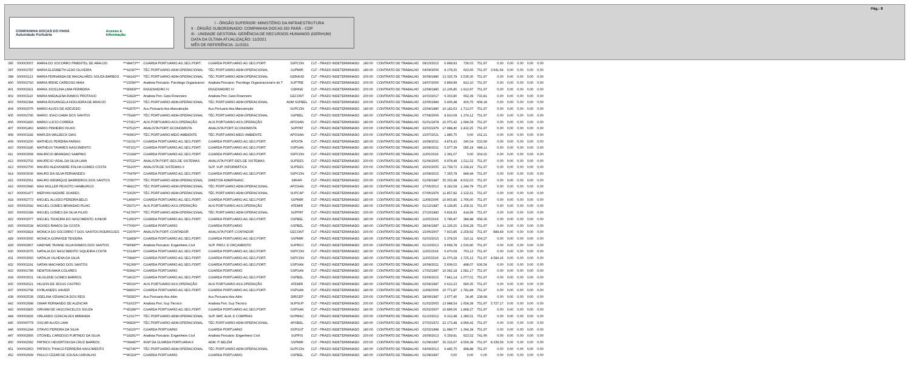Pág.: 8
COMPANHIA DOCAS DO PARÁ
Autoridade Portuária Acesso à
Informação
I - ÓRGÃO SUPERIOR: MINISTÉRIO DA INFRAESTRUTURA
II - ÓRGÃO SUBORDINADO: COMPANHIA DOCAS DO PARÁ - CDP
III - UNIDADE GESTORA: GERÊNCIA DE RECURSOS HUMANOS (GERHUM)
DATA DA ÚLTIMA ATUALIZAÇÃO: 11/2021
MÊS DE REFERÊNCIA: 11/2021
| 395 | 000003057 | MARIA DO SOCORRO PIMENTEL DE ARAUJO | ***48473*** | GUARDA PORTUARIO:AG.SEG.PORT. | GUARDA PORTUARIO:AG.SEG.PORT. | SSPCON | CLT - PRAZO INDETERMINADO | 180:00 | CONTRATO DE TRABALHO | 09/10/2015 | 6.968,93 | 736,03 | 751,97 | 0,00 | 0,00 | 0,00 | 0,00 | 0,00 |
| 397 | 000002787 | MARIA ELIZABETH LEAO OLIVEIRA | ***41587*** | TÉC.PORTUARIO:ADM-OPERACIONAL | TÉC.PORTUARIO:ADM-OPERACIONAL | SUPMIR | CLT - PRAZO INDETERMINADO | 180:00 | CONTRATO DE TRABALHO | 04/09/2006 | 9.178,25 | 623,66 | 751,97 | 3.641,64 | 0,00 | 0,00 | 0,00 | 0,00 |
| 398 | 000002113 | MARIA FERNANDA DE MAGALHÃES SOUZA BARBOS | ***44143*** | TÉC.PORTUARIO:ADM-OPERACIONAL | TÉC.PORTUARIO:ADM-OPERACIONAL | GERAUD | CLT - PRAZO INDETERMINADO | 200:00 | CONTRATO DE TRABALHO | 30/09/1980 | 13.325,78 | 2.536,30 | 751,97 | 0,00 | 0,00 | 0,00 | 0,00 | 0,00 |
| 400 | 000002743 | MARIA IRENE CARDOSO MAIA | ***22090*** | Analista Portuário: Psicólogo Organizacior | Analista Portuário: Psicólogo Organizacional e do T | SUPTRE | CLT - PRAZO INDETERMINADO | 200:00 | CONTRATO DE TRABALHO | 24/07/2006 | 6.869,99 | 813,10 | 751,97 | 0,00 | 0,00 | 0,00 | 0,00 | 0,00 |
| 401 | 000002421 | MARIA JOCELINA LIMA FERREIRA | ***80859*** | ENGENHEIRO IV | ENGENHEIRO IV | GERINE | CLT - PRAZO INDETERMINADO | 200:00 | CONTRATO DE TRABALHO | 12/08/1985 | 12.106,85 | 1.913,97 | 751,97 | 0,00 | 0,00 | 0,00 | 0,00 | 0,00 |
| 402 | 000003110 | MARIA MADALENA RAMOS PROTASIO | ***53819*** | Analista Port.:Gest.Financeiro | Analista Port.:Gest.Financeiro | GECONT | CLT - PRAZO INDETERMINADO | 200:00 | CONTRATO DE TRABALHO | 10/03/2017 | 6.303,80 | 662,39 | 733,81 | 0,00 | 0,00 | 0,00 | 0,00 | 0,00 |
| 403 | 000002384 | MARIA ROSANGELA NOGUEIRA DE ARAÚJO | ***22232*** | TÉC.PORTUARIO:ADM-OPERACIONAL | TÉC.PORTUARIO:ADM-OPERACIONAL | ADM SSPBEL | CLT - PRAZO INDETERMINADO | 200:00 | CONTRATO DE TRABALHO | 22/06/1984 | 5.406,48 | 400,76 | 608,18 | 0,00 | 0,00 | 0,00 | 0,00 | 0,00 |
| 404 | 000002076 | MARIO ALVES DE AZEVEDO | ***62975*** | Aux.Portuario:Ass.Manutenção | Aux.Portuario:Ass.Manutenção | SUPCON | CLT - PRAZO INDETERMINADO | 180:00 | CONTRATO DE TRABALHO | 15/04/1980 | 10.142,63 | 1.713,07 | 751,97 | 0,00 | 0,00 | 0,00 | 0,00 | 0,00 |
| 405 | 000002745 | MARIO JOAO GAMA DOS SANTOS | ***79186*** | TÉC.PORTUARIO:ADM-OPERACIONAL | TÉC.PORTUARIO:ADM-OPERACIONAL | SUPBEL | CLT - PRAZO INDETERMINADO | 180:00 | CONTRATO DE TRABALHO | 07/08/2006 | 8.910,08 | 1.374,12 | 751,97 | 0,00 | 0,00 | 0,00 | 0,00 | 0,00 |
| 406 | 000001820 | MARIO LUCIO CORREA | ***27451*** | AUX.PORTUARIO:ASS.OPERAÇÃO | AUX.PORTUARIO:ASS.OPERAÇÃO | APOSAN | CLT - PRAZO INDETERMINADO | 180:00 | CONTRATO DE TRABALHO | 01/01/1978 | 10.075,42 | 1.694,59 | 751,97 | 0,00 | 0,00 | 0,00 | 0,00 | 0,00 |
| 407 | 000001463 | MARIO PINHEIRO FILHO | ***47515*** | ANALISTA PORT.:ECONOMISTA | ANALISTA PORT.:ECONOMISTA | SUPPAT | CLT - PRAZO INDETERMINADO | 200:00 | CONTRATO DE TRABALHO | 22/03/1976 | 17.998,40 | 2.432,25 | 751,97 | 0,00 | 0,00 | 0,00 | 0,00 | 0,00 |
| 408 | 000003182 | MARUZA WALDECK DIAS | ***60963*** | TÉC.PORTUARIO:MEIO AMBIENTE | TÉC.PORTUARIO:MEIO AMBIENTE | APOSAN | CLT - PRAZO INDETERMINADO | 200:00 | CONTRATO DE TRABALHO | 15/07/2021 | 1.985,75 | 0,00 | 162,21 | 0,00 | 0,00 | 0,00 | 0,00 | 0,00 |
| 409 | 000003200 | MATHEUS PEREIRA FARIAS | ***31031*** | GUARDA PORTUARIO:AG.SEG.PORT. | GUARDA PORTUARIO:AG.SEG.PORT. | APOITA | CLT - PRAZO INDETERMINADO | 180:00 | CONTRATO DE TRABALHO | 16/08/2021 | 4.874,43 | 340,54 | 533,69 | 0,00 | 0,00 | 0,00 | 0,00 | 0,00 |
| 410 | 000003185 | MATHEUS TAVARES NASCIMENTO | ***87151*** | GUARDA PORTUARIO:AG.SEG.PORT. | GUARDA PORTUARIO:AG.SEG.PORT. | SSPSAN | CLT - PRAZO INDETERMINADO | 180:00 | CONTRATO DE TRABALHO | 16/08/2021 | 5.977,39 | 585,19 | 688,11 | 0,00 | 0,00 | 0,00 | 0,00 | 0,00 |
| 411 | 000003069 | MAURICIO BRANDAO SAMPAIO | ***23184*** | GUARDA PORTUARIO:AG.SEG.PORT. | GUARDA PORTUARIO:AG.SEG.PORT. | SSPCON | CLT - PRAZO INDETERMINADO | 180:00 | CONTRATO DE TRABALHO | 11/05/2016 | 2.391,07 | 0,00 | 204,32 | 0,00 | 0,00 | 0,00 | 0,00 | 0,00 |
| 412 | 000002702 | MAURÍCIO VIDAL DA SILVA LIMA | ***97522*** | ANALISTA PORT.:DES.DE SISTEMAS | ANALISTA PORT.:DES.DE SISTEMAS | SUPDES | CLT - PRAZO INDETERMINADO | 200:00 | CONTRATO DE TRABALHO | 01/04/2005 | 9.978,49 | 1.511,52 | 751,97 | 0,00 | 0,00 | 0,00 | 0,00 | 0,00 |
| 413 | 000002700 | MAURO ALEXANDRE FOLHA GOMES COSTA | ***56100*** | ANALISTA DE SISTEMAS II | SUP. SUP. INFORMÁTICA | SUPDES | CLT - PRAZO INDETERMINADO | 200:00 | CONTRATO DE TRABALHO | 16/02/2005 | 12.758,72 | 2.328,22 | 751,97 | 0,00 | 0,00 | 0,00 | 0,00 | 0,00 |
| 414 | 000003036 | MAURO DA SILVA FERNANDES | ***76478*** | GUARDA PORTUARIO:AG.SEG.PORT. | GUARDA PORTUARIO:AG.SEG.PORT. | SSPCON | CLT - PRAZO INDETERMINADO | 180:00 | CONTRATO DE TRABALHO | 10/09/2015 | 7.365,78 | 949,44 | 751,97 | 0,00 | 0,00 | 0,00 | 0,00 | 0,00 |
| 415 | 000002561 | MAURO HENRIQUE BARREIROS DOS SANTOS | ***37957*** | TÉC.PORTUARIO:ADM-OPERACIONAL | DIRETOR ADM/FINANC. | DIRAFI | CLT - PRAZO INDETERMINADO | 200:00 | CONTRATO DE TRABALHO | 01/09/1987 | 35.302,48 | 8.632,03 | 751,97 | 0,00 | 0,00 | 0,00 | 0,00 | 0,00 |
| 416 | 000002940 | MAX MULLER PEIXOTO HAMBURGO | ***48412*** | TÉC.PORTUARIO:ADM-OPERACIONAL | TÉC.PORTUARIO:ADM-OPERACIONAL | APOSAN | CLT - PRAZO INDETERMINADO | 180:00 | CONTRATO DE TRABALHO | 17/06/2013 | 9.182,58 | 1.344,78 | 751,97 | 0,00 | 0,00 | 0,00 | 0,00 | 0,00 |
| 417 | 000001477 | MERYAN NAZARE SOARES | ***33026*** | TÉC.PORTUARIO:ADM-OPERACIONAL | TÉC.PORTUARIO:ADM-OPERACIONAL | SUPCAP | CLT - PRAZO INDETERMINADO | 180:00 | CONTRATO DE TRABALHO | 07/06/1976 | 11.857,82 | 2.132,61 | 751,97 | 0,00 | 0,00 | 0,00 | 0,00 | 0,00 |
| 418 | 000002773 | MIGUEL ALUIZIO PEREIRA BELO | ***14690*** | GUARDA PORTUARIO:AG.SEG.PORT. | GUARDA PORTUARIO:AG.SEG.PORT. | SSPMIR | CLT - PRAZO INDETERMINADO | 180:00 | CONTRATO DE TRABALHO | 11/09/2006 | 10.903,85 | 1.766,00 | 751,97 | 0,00 | 0,00 | 0,00 | 0,00 | 0,00 |
| 419 | 000002542 | MIGUEL GOMES BRANDAO FILHO | ***29371*** | AUX.PORTUARIO:ASS.OPERAÇÃO | AUX.PORTUARIO:ASS.OPERAÇÃO | ATEMIR | CLT - PRAZO INDETERMINADO | 180:00 | CONTRATO DE TRABALHO | 01/12/1987 | 8.128,95 | 1.159,31 | 751,97 | 0,00 | 0,00 | 0,00 | 0,00 | 0,00 |
| 420 | 000002349 | MIGUEL GOMES DA SILVA FILHO | ***41760*** | TÉC.PORTUARIO:ADM-OPERACIONAL | TÉC.PORTUARIO:ADM-OPERACIONAL | SUPPAT | CLT - PRAZO INDETERMINADO | 200:00 | CONTRATO DE TRABALHO | 27/10/1983 | 6.834,93 | 414,99 | 751,97 | 0,00 | 0,00 | 0,00 | 0,00 | 0,00 |
| 422 | 000003077 | MIGUEL TEIXEIRA DO NASCIMENTO JUNIOR | ***12603*** | GUARDA PORTUARIO:AG.SEG.PORT. | GUARDA PORTUARIO:AG.SEG.PORT. | SSPBEL | CLT - PRAZO INDETERMINADO | 180:00 | CONTRATO DE TRABALHO | 11/05/2016 | 5.786,87 | 384,88 | 658,36 | 0,00 | 0,00 | 0,00 | 0,00 | 0,00 |
| 426 | 000002528 | MOISES RAMOS DA COSTA | ***77060*** | GUARDA PORTUARIO | GUARDA PORTUARIO | SSPBEL | CLT - PRAZO INDETERMINADO | 180:00 | CONTRATO DE TRABALHO | 28/04/1987 | 11.326,25 | 1.934,29 | 751,97 | 0,00 | 0,00 | 0,00 | 0,00 | 0,00 |
| 427 | 000002824 | MONICA DO SOCORRO T DOS SANTOS RODRIGUES | ***22976*** | ANALISTA PORT.:CONTADOR | ANALISTA PORT.:CONTADOR | GECONT | CLT - PRAZO INDETERMINADO | 200:00 | CONTRATO DE TRABALHO | 15/06/2007 | 7.933,86 | 2.259,92 | 751,97 | 989,49 | 0,00 | 0,00 | 0,00 | 0,00 |
| 428 | 000003005 | MONICA GORAYEB TEIXEIRA | ***18458*** | GUARDA PORTUARIO:AG.SEG.PORT. | GUARDA PORTUARIO:AG.SEG.PORT. | SSPMIR | CLT - PRAZO INDETERMINADO | 180:00 | CONTRATO DE TRABALHO | 02/03/2015 | 5.378,56 | 310,11 | 604,27 | 0,00 | 0,00 | 0,00 | 0,00 | 0,00 |
| 429 | 000002957 | NADYME TAYANE SILVA RAMOS DOS SANTOS | ***90080*** | Analista Portuário: Engenheiro Civil | SUP. PROJ. E ORÇAMENTO | SUPROJ | CLT - PRAZO INDETERMINADO | 200:00 | CONTRATO DE TRABALHO | 01/10/2013 | 9.669,78 | 1.530,90 | 751,97 | 0,00 | 0,00 | 0,00 | 0,00 | 0,00 |
| 430 | 000003075 | NATALIA DO NASCIMENTO SIQUEIRA COSTA | ***15149*** | GUARDA PORTUARIO:AG.SEG.PORT. | GUARDA PORTUARIO:AG.SEG.PORT. | SSPCON | CLT - PRAZO INDETERMINADO | 180:00 | CONTRATO DE TRABALHO | 11/05/2016 | 6.470,08 | 703,12 | 751,97 | 0,00 | 0,00 | 0,00 | 0,00 | 0,00 |
| 431 | 000003093 | NATALIA VILHENA DA SILVA | ***78940*** | GUARDA PORTUARIO:AG.SEG.PORT. | GUARDA PORTUARIO:AG.SEG.PORT. | SSPCON | CLT - PRAZO INDETERMINADO | 180:00 | CONTRATO DE TRABALHO | 11/05/2016 | 11.070,28 | 1.725,12 | 751,97 | 4.584,16 | 0,00 | 0,00 | 0,00 | 0,00 |
| 432 | 000003191 | NATAN MACHADO DOS SANTOS | ***91369*** | GUARDA PORTUARIO:AG.SEG.PORT. | GUARDA PORTUARIO:AG.SEG.PORT. | SSPSAN | CLT - PRAZO INDETERMINADO | 180:00 | CONTRATO DE TRABALHO | 16/08/2021 | 5.609,02 | 498,07 | 636,54 | 0,00 | 0,00 | 0,00 | 0,00 | 0,00 |
| 433 | 000001799 | NEWTON MAIA COLARES | ***93941*** | GUARDA PORTUARIO | GUARDA PORTUARIO | SSPSAN | CLT - PRAZO INDETERMINADO | 180:00 | CONTRATO DE TRABALHO | 17/02/1997 | 10.042,18 | 1.581,17 | 751,97 | 0,00 | 0,00 | 0,00 | 0,00 | 0,00 |
| 434 | 000003031 | NILSILENE GOMES BARROS | ***34015*** | GUARDA PORTUARIO:AG.SEG.PORT. | GUARDA PORTUARIO:AG.SEG.PORT. | SSPBEL | CLT - PRAZO INDETERMINADO | 180:00 | CONTRATO DE TRABALHO | 03/09/2015 | 7.841,14 | 1.077,01 | 751,97 | 0,00 | 0,00 | 0,00 | 0,00 | 0,00 |
| 435 | 000002521 | NILSON DE JESUS CASTRO | ***95016*** | AUX.PORTUARIO:ASS.OPERAÇÃO | AUX.PORTUARIO:ASS.OPERAÇÃO | ATEMIR | CLT - PRAZO INDETERMINADO | 180:00 | CONTRATO DE TRABALHO | 02/04/1987 | 6.613,23 | 690,35 | 751,97 | 0,00 | 0,00 | 0,00 | 0,00 | 0,00 |
| 437 | 000002768 | NYRLANDES XAVIER | ***84902*** | GUARDA PORTUARIO:AG.SEG.PORT. | GUARDA PORTUARIO:AG.SEG.PORT. | SSPSAN | CLT - PRAZO INDETERMINADO | 180:00 | CONTRATO DE TRABALHO | 11/09/2006 | 10.771,87 | 1.781,84 | 751,97 | 0,00 | 0,00 | 0,00 | 0,00 | 0,00 |
| 438 | 000002539 | ODELINA VENANCIA DOS REIS | ***59282*** | Aux.Portuario:Ass.Adm. | Aux.Portuario:Ass.Adm. | DIRGEP | CLT - PRAZO INDETERMINADO | 200:00 | CONTRATO DE TRABALHO | 28/09/1987 | 2.677,40 | 34,46 | 238,68 | 0,00 | 0,00 | 0,00 | 0,00 | 0,00 |
| 442 | 000002698 | OMAR FERNANDO DE ALENCAR | ***61633*** | Analista Port.:Sup.Técnico | Analista Port.:Sup.Técnico | SUPSUP | CLT - PRAZO INDETERMINADO | 200:00 | CONTRATO DE TRABALHO | 01/02/2005 | 13.988,54 | 1.658,38 | 751,97 | 5.727,17 | 0,00 | 0,00 | 0,00 | 0,00 |
| 443 | 000002805 | ORIVAM DE VASCONCELOS SOUZA | ***45289*** | GUARDA PORTUARIO:AG.SEG.PORT. | GUARDA PORTUARIO:AG.SEG.PORT. | SSPSAN | CLT - PRAZO INDETERMINADO | 180:00 | CONTRATO DE TRABALHO | 05/02/2007 | 10.896,56 | 1.868,27 | 751,97 | 0,00 | 0,00 | 0,00 | 0,00 | 0,00 |
| 444 | 000002926 | ORLANDO GONCALVES MIRANDA | ***12317*** | TÉC.PORTUARIO:ADM-OPERACIONAL | SUP. MAT, ALM, E COMPRAS | SUPMAC | CLT - PRAZO INDETERMINADO | 200:00 | CONTRATO DE TRABALHO | 01/10/2012 | 9.312,48 | 1.380,51 | 751,97 | 0,00 | 0,00 | 0,00 | 0,00 | 0,00 |
| 445 | 000000774 | OSCAR ALVES LIMA | ***96826*** | TÉC.PORTUARIO:ADM-OPERACIONAL | TÉC.PORTUARIO:ADM-OPERACIONAL | APOBEL | CLT - PRAZO INDETERMINADO | 180:00 | CONTRATO DE TRABALHO | 27/03/1972 | 22.173,48 | 4.969,42 | 751,97 | 0,00 | 0,00 | 0,00 | 0,00 | 0,00 |
| 446 | 000001244 | OTAVIO PEREIRA DA SILVA | ***54220*** | GUARDA PORTUARIO | GUARDA PORTUARIO | SSPOUT | CLT - PRAZO INDETERMINADO | 180:00 | CONTRATO DE TRABALHO | 02/02/1998 | 11.989,77 | 1.364,28 | 751,97 | 0,00 | 0,00 | 0,00 | 0,00 | 0,00 |
| 447 | 000002956 | OTONIEL CARDOSO FURTADO DA SILVA | ***18291*** | Analista Portuário: Engenheiro Civil | Analista Portuário: Engenheiro Civil | SUPFIS | CLT - PRAZO INDETERMINADO | 200:00 | CONTRATO DE TRABALHO | 16/09/2013 | 6.359,91 | 623,52 | 741,66 | 0,00 | 0,00 | 0,00 | 0,00 | 0,00 |
| 450 | 000002592 | PATRICK HEVERTON DA CRUZ BARROS | ***09445*** | INSP DA GUARDA PORTUARIA II | ADM. P. BELÉM | SSPMIR | CLT - PRAZO INDETERMINADO | 200:00 | CONTRATO DE TRABALHO | 01/08/1997 | 35.316,67 | 4.556,38 | 751,97 | 8.339,59 | 0,00 | 0,00 | 0,00 | 0,00 |
| 451 | 000002953 | PATRICK THIAGO FERREIRA NASCIMENTO | ***82746*** | TÉC.PORTUARIO:ADM-OPERACIONAL | TÉC.PORTUARIO:ADM-OPERACIONAL | SUPCON | CLT - PRAZO INDETERMINADO | 180:00 | CONTRATO DE TRABALHO | 04/09/2013 | 6.485,75 | 498,88 | 751,97 | 0,00 | 0,00 | 0,00 | 0,00 | 0,00 |
| 452 | 000002608 | PAULO CEZAR DE SOUSA CARVALHO | ***80324*** | GUARDA PORTUARIO | GUARDA PORTUARIO | SSPBEL | CLT - PRAZO INDETERMINADO | 180:00 | CONTRATO DE TRABALHO | 01/08/1997 | 0,00 | 0,00 | 0,00 | 0,00 | 0,00 | 0,00 | 0,00 | 0,00 |